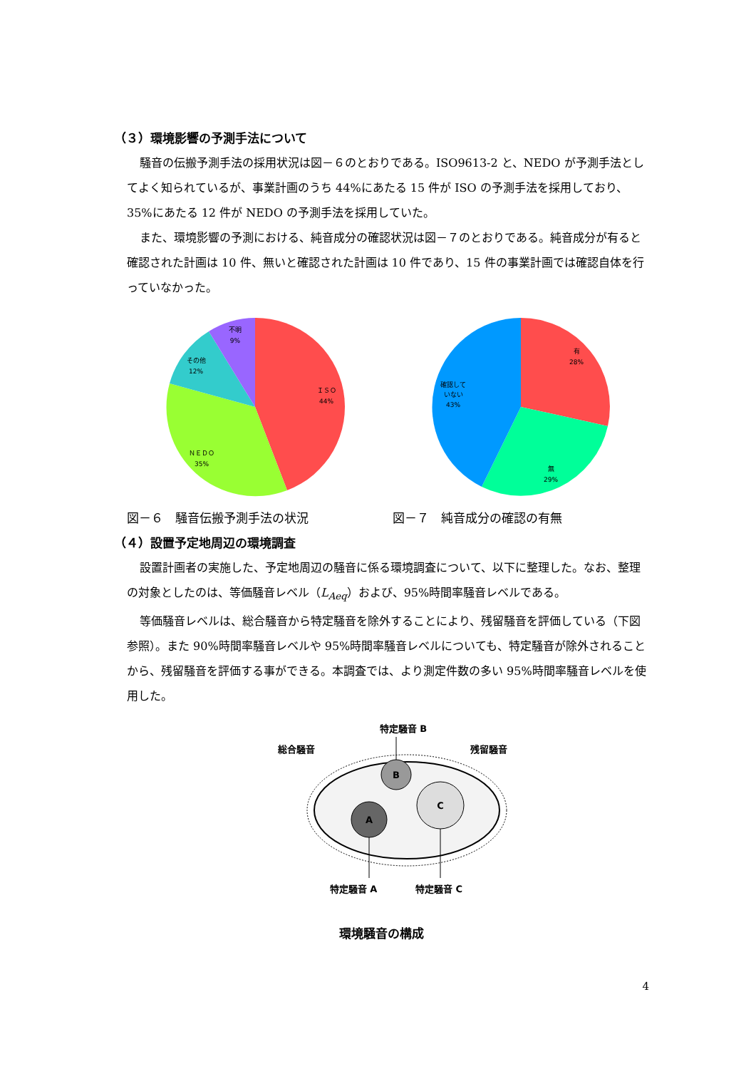（３）環境影響の予測手法について
騒音の伝搬予測手法の採用状況は図－６のとおりである。ISO9613-2 と、NEDO が予測手法としてよく知られているが、事業計画のうち 44%にあたる 15 件が ISO の予測手法を採用しており、35%にあたる 12 件が NEDO の予測手法を採用していた。
また、環境影響の予測における、純音成分の確認状況は図－７のとおりである。純音成分が有ると確認された計画は 10 件、無いと確認された計画は 10 件であり、15 件の事業計画では確認自体を行っていなかった。
ＩＳＯ
44%
ＮＥＤＯ
35%
その他
12%
不明
9%
図－６　騒音伝搬予測手法の状況
有
28%
無
29%
確認して
いない
43%
図－７　純音成分の確認の有無
（４）設置予定地周辺の環境調査
設置計画者の実施した、予定地周辺の騒音に係る環境調査について、以下に整理した。なお、整理の対象としたのは、等価騒音レベル（L<sub>Aeq</sub>）および、95%時間率騒音レベルである。
等価騒音レベルは、総合騒音から特定騒音を除外することにより、残留騒音を評価している（下図参照）。また 90%時間率騒音レベルや 95%時間率騒音レベルについても、特定騒音が除外されることから、残留騒音を評価する事ができる。本調査では、より測定件数の多い 95%時間率騒音レベルを使用した。
特定騒音 B
総合騒音
残留騒音
B
A
C
特定騒音 A
特定騒音 C
環境騒音の構成
4